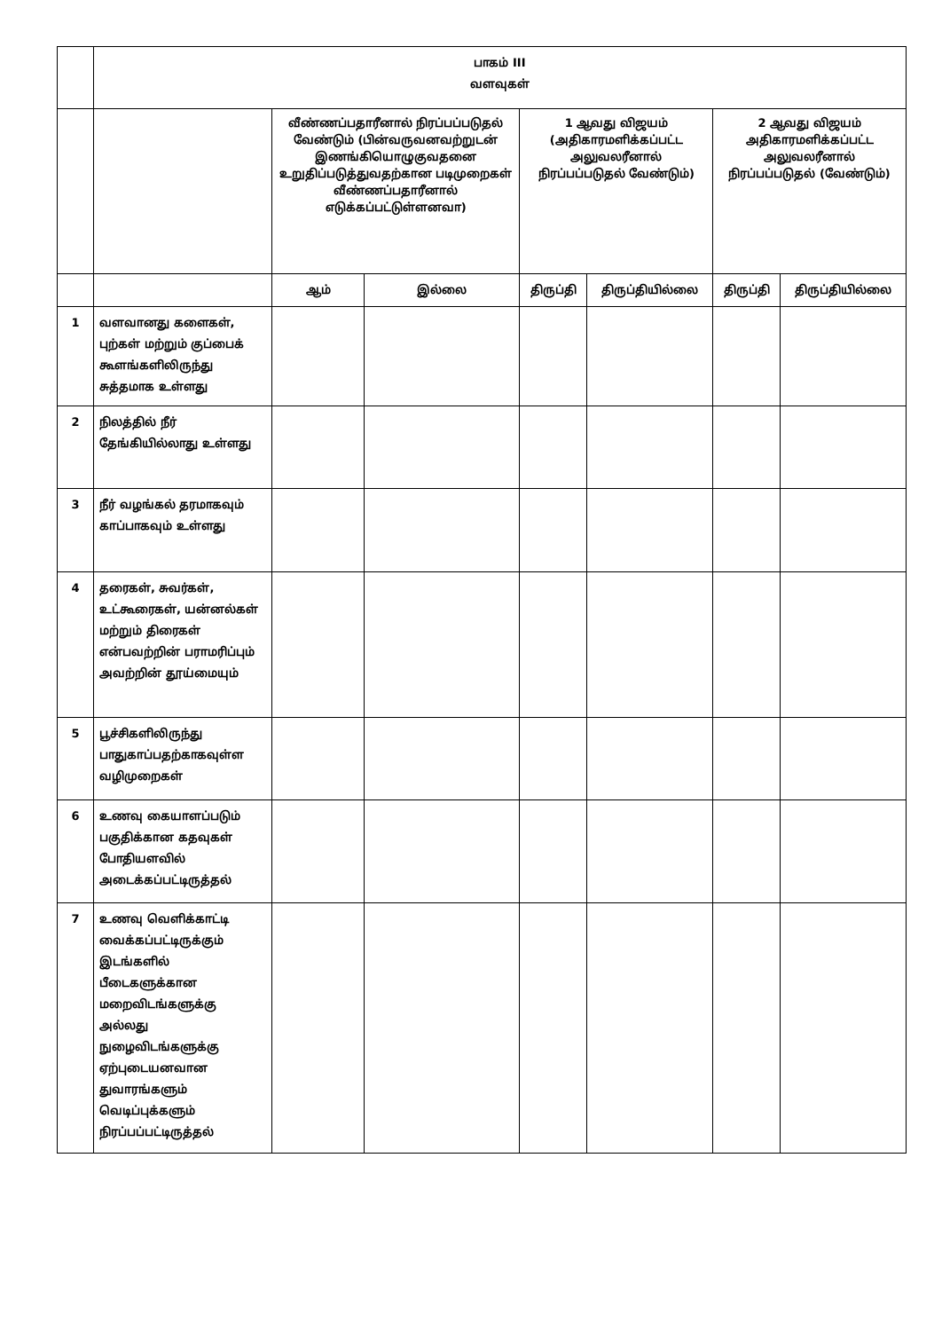| | பாகம் III வளவுகள் | | | | | | |
| | | வீண்ணப்பதாரீனால் நிரப்பப்படுதல் வேண்டும் (பின்வருவனவற்றுடன் இணங்கியொழுகுவதனை உறுதிப்படுத்துவதற்கான படிமுறைகள் வீண்ணப்பதாரீனால் எடுக்கப்பட்டுள்ளனவா) | | 1 ஆவது விஜயம் (அதிகாரமளிக்கப்பட்ட அலுவலரீனால் நிரப்பப்படுதல் வேண்டும்) | | 2 ஆவது விஜயம் அதிகாரமளிக்கப்பட்ட அலுவலரீனால் நிரப்பப்படுதல் (வேண்டும்) | |
| | | ஆம் | இல்லை | திருப்தி | திருப்தியில்லை | திருப்தி | திருப்தியில்லை |
| 1 | வளவானது களைகள், புற்கள் மற்றும் குப்பைக் கூளங்களிலிருந்து சுத்தமாக உள்ளது | | | | | | |
| 2 | நிலத்தில் நீர் தேங்கியில்லாது உள்ளது | | | | | | |
| 3 | நீர் வழங்கல் தரமாகவும் காப்பாகவும் உள்ளது | | | | | | |
| 4 | தரைகள், சுவர்கள், உட்கூரைகள், யன்னல்கள் மற்றும் திரைகள் என்பவற்றின் பராமரிப்பும் அவற்றின் தூய்மையும் | | | | | | |
| 5 | பூச்சிகளிலிருந்து பாதுகாப்பதற்காகவுள்ள வழிமுறைகள் | | | | | | |
| 6 | உணவு கையாளப்படும் பகுதிக்கான கதவுகள் போதியளவில் அடைக்கப்பட்டிருத்தல் | | | | | | |
| 7 | உணவு வெளிக்காட்டி வைக்கப்பட்டிருக்கும் இடங்களில் பீடைகளுக்கான மறைவிடங்களுக்கு அல்லது நுழைவிடங்களுக்கு ஏற்புடையனவான துவாரங்களும் வெடிப்புக்களும் நிரப்பப்பட்டிருத்தல் | | | | | | |